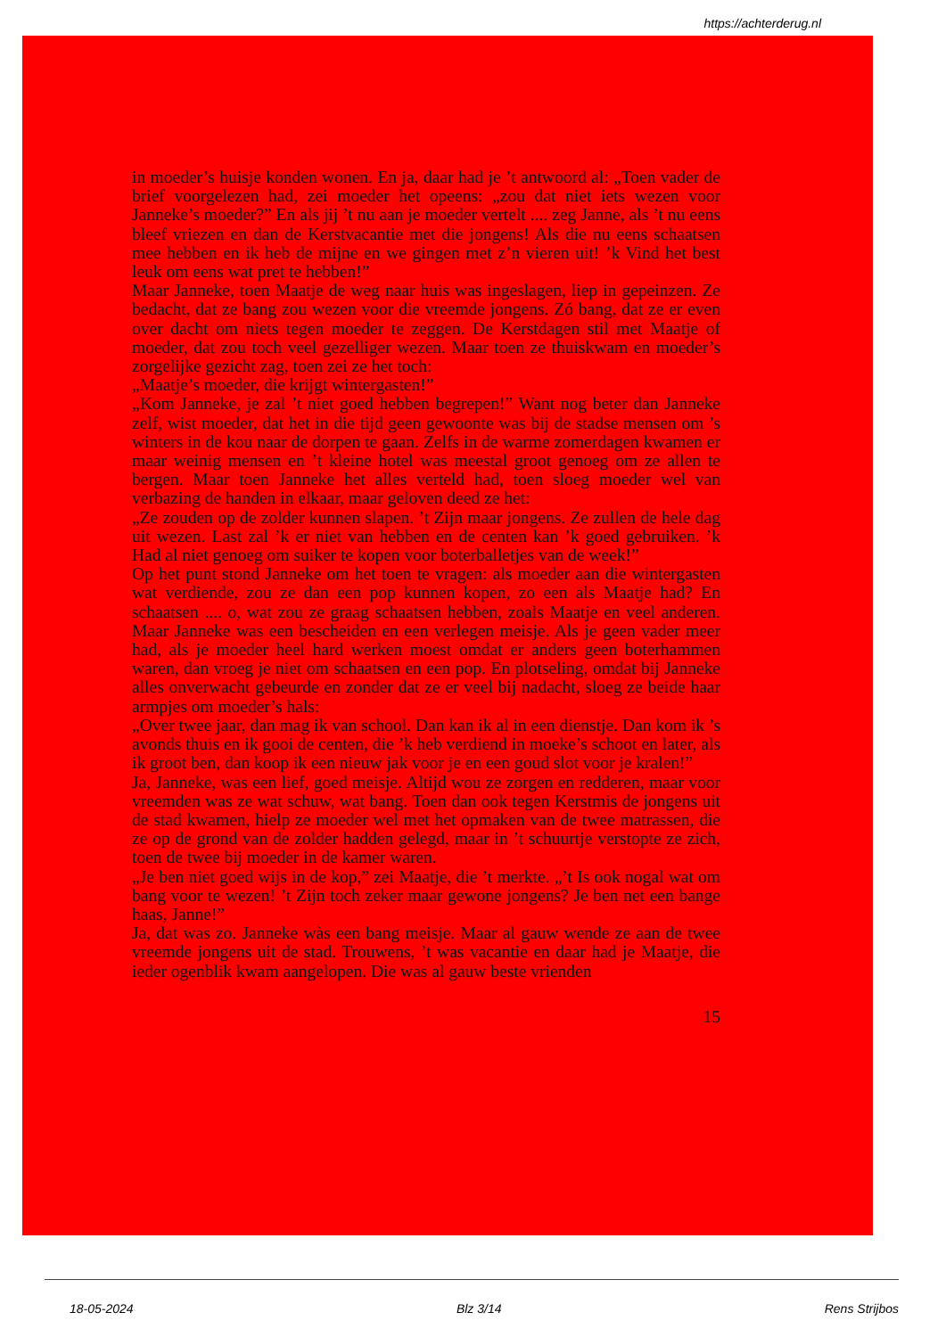https://achterderug.nl
in moeder’s huisje konden wonen. En ja, daar had je ’t antwoord al: „Toen vader de brief voorgelezen had, zei moeder het opeens: „zou dat niet iets wezen voor Janneke’s moeder?” En als jij ’t nu aan je moeder vertelt .... zeg Janne, als ’t nu eens bleef vriezen en dan de Kerstvacantie met die jongens! Als die nu eens schaatsen mee hebben en ik heb de mijne en we gingen met z’n vieren uit! ’k Vind het best leuk om eens wat pret te hebben!”
Maar Janneke, toen Maatje de weg naar huis was ingeslagen, liep in gepeinzen. Ze bedacht, dat ze bang zou wezen voor die vreemde jongens. Zó bang, dat ze er even over dacht om niets tegen moeder te zeggen. De Kerstdagen stil met Maatje of moeder, dat zou toch veel gezelliger wezen. Maar toen ze thuiskwam en moeder’s zorgelijke gezicht zag, toen zei ze het toch:
„Maatje’s moeder, die krijgt wintergasten!”
„Kom Janneke, je zal ’t niet goed hebben begrepen!” Want nog beter dan Janneke zelf, wist moeder, dat het in die tijd geen gewoonte was bij de stadse mensen om ’s winters in de kou naar de dorpen te gaan. Zelfs in de warme zomerdagen kwamen er maar weinig mensen en ’t kleine hotel was meestal groot genoeg om ze allen te bergen. Maar toen Janneke het alles verteld had, toen sloeg moeder wel van verbazing de handen in elkaar, maar geloven deed ze het:
„Ze zouden op de zolder kunnen slapen. ’t Zijn maar jongens. Ze zullen de hele dag uit wezen. Last zal ’k er niet van hebben en de centen kan ’k goed gebruiken. ’k Had al niet genoeg om suiker te kopen voor boterballetjes van de week!”
Op het punt stond Janneke om het toen te vragen: als moeder aan die wintergasten wat verdiende, zou ze dan een pop kunnen kopen, zo een als Maatje had? En schaatsen .... o, wat zou ze graag schaatsen hebben, zoals Maatje en veel anderen. Maar Janneke was een bescheiden en een verlegen meisje. Als je geen vader meer had, als je moeder heel hard werken moest omdat er anders geen boterhammen waren, dan vroeg je niet om schaatsen en een pop. En plotseling, omdat bij Janneke alles onverwacht gebeurde en zonder dat ze er veel bij nadacht, sloeg ze beide haar armpjes om moeder’s hals:
„Over twee jaar, dan mag ik van school. Dan kan ik al in een dienstje. Dan kom ik ’s avonds thuis en ik gooi de centen, die ’k heb verdiend in moeke’s schoot en later, als ik groot ben, dan koop ik een nieuw jak voor je en een goud slot voor je kralen!”
Ja, Janneke, was een lief, goed meisje. Altijd wou ze zorgen en redderen, maar voor vreemden was ze wat schuw, wat bang. Toen dan ook tegen Kerstmis de jongens uit de stad kwamen, hielp ze moeder wel met het opmaken van de twee matrassen, die ze op de grond van de zolder hadden gelegd, maar in ’t schuurtje verstopte ze zich, toen de twee bij moeder in de kamer waren.
„Je ben niet goed wijs in de kop,” zei Maatje, die ’t merkte. „’t Is ook nogal wat om bang voor te wezen! ’t Zijn toch zeker maar gewone jongens? Je ben net een bange haas, Janne!”
Ja, dat was zo. Janneke wàs een bang meisje. Maar al gauw wende ze aan de twee vreemde jongens uit de stad. Trouwens, ’t was vacantie en daar had je Maatje, die ieder ogenblik kwam aangelopen. Die was al gauw beste vrienden
15
18-05-2024 Blz 3/14 Rens Strijbos